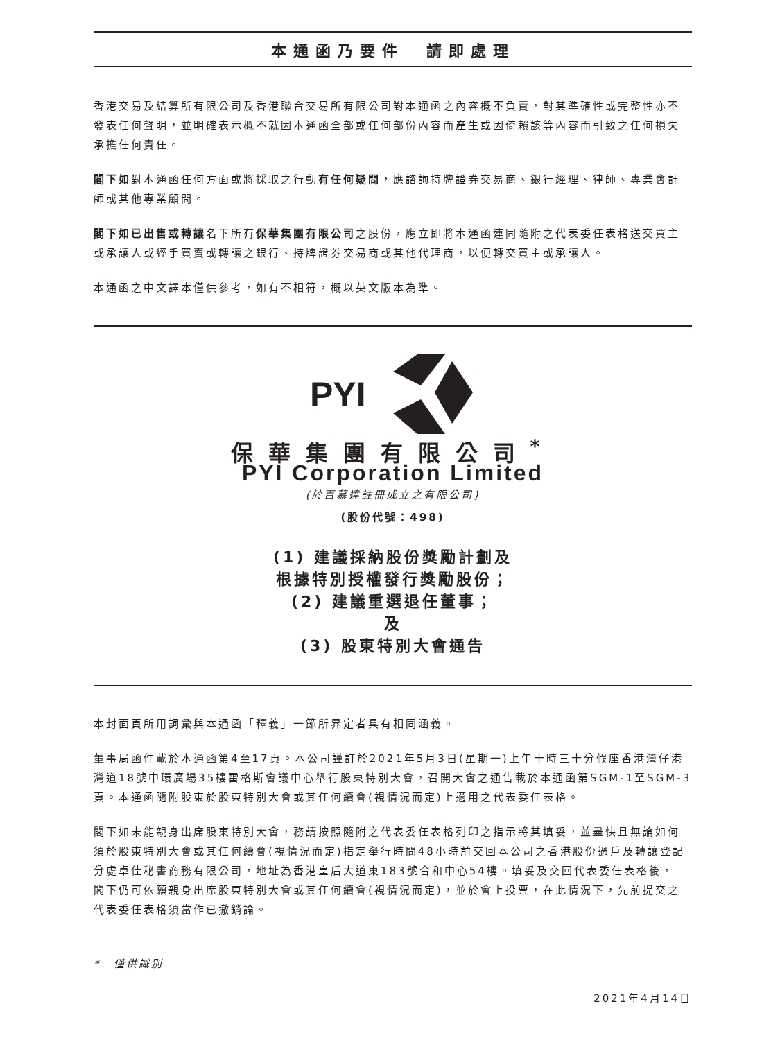本通函乃要件　請即處理
香港交易及結算所有限公司及香港聯合交易所有限公司對本通函之內容概不負責，對其準確性或完整性亦不發表任何聲明，並明確表示概不就因本通函全部或任何部份內容而產生或因倚賴該等內容而引致之任何損失承擔任何責任。
閣下如對本通函任何方面或將採取之行動有任何疑問，應諮詢持牌證券交易商、銀行經理、律師、專業會計師或其他專業顧問。
閣下如已出售或轉讓名下所有保華集團有限公司之股份，應立即將本通函連同隨附之代表委任表格送交買主或承讓人或經手買賣或轉讓之銀行、持牌證券交易商或其他代理商，以便轉交買主或承讓人。
本通函之中文譯本僅供參考，如有不相符，概以英文版本為準。
PYI
保華集團有限公司<sup>*</sup>
PYI Corporation Limited
(於百慕達註冊成立之有限公司)
(股份代號：498)
(1) 建議採納股份獎勵計劃及
根據特別授權發行獎勵股份；
(2) 建議重選退任董事；
及
(3) 股東特別大會通告
本封面頁所用詞彙與本通函「釋義」一節所界定者具有相同涵義。
董事局函件載於本通函第4至17頁。本公司謹訂於2021年5月3日(星期一)上午十時三十分假座香港灣仔港灣道18號中環廣場35樓雷格斯會議中心舉行股東特別大會，召開大會之通告載於本通函第SGM-1至SGM-3頁。本通函隨附股東於股東特別大會或其任何續會(視情況而定)上適用之代表委任表格。
閣下如未能親身出席股東特別大會，務請按照隨附之代表委任表格列印之指示將其填妥，並盡快且無論如何須於股東特別大會或其任何續會(視情況而定)指定舉行時間48小時前交回本公司之香港股份過戶及轉讓登記分處卓佳秘書商務有限公司，地址為香港皇后大道東183號合和中心54樓。填妥及交回代表委任表格後，　閣下仍可依願親身出席股東特別大會或其任何續會(視情況而定)，並於會上投票，在此情況下，先前提交之代表委任表格須當作已撤銷論。
*　僅供識別
2021年4月14日